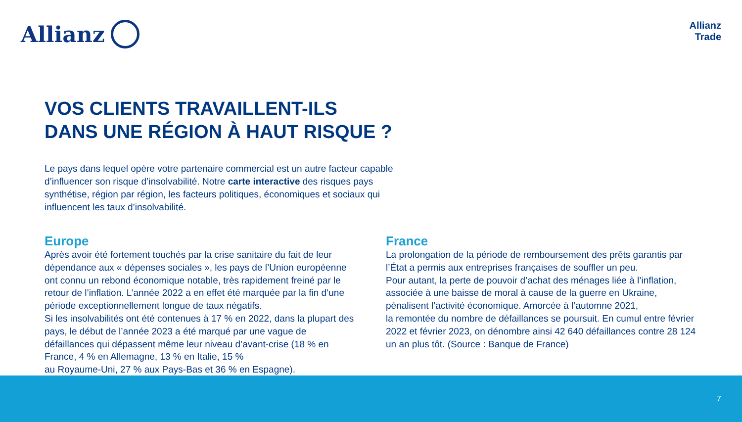Allianz
Allianz
Trade
VOS CLIENTS TRAVAILLENT-ILS
DANS UNE RÉGION À HAUT RISQUE ?
Le pays dans lequel opère votre partenaire commercial est un autre facteur capable d’influencer son risque d’insolvabilité. Notre carte interactive des risques pays synthétise, région par région, les facteurs politiques, économiques et sociaux qui influencent les taux d’insolvabilité.
Europe
Après avoir été fortement touchés par la crise sanitaire du fait de leur dépendance aux « dépenses sociales », les pays de l’Union européenne ont connu un rebond économique notable, très rapidement freiné par le retour de l’inflation. L’année 2022 a en effet été marquée par la fin d’une période exceptionnellement longue de taux négatifs.
Si les insolvabilités ont été contenues à 17 % en 2022, dans la plupart des pays, le début de l’année 2023 a été marqué par une vague de défaillances qui dépassent même leur niveau d’avant-crise (18 % en France, 4 % en Allemagne, 13 % en Italie, 15 %
au Royaume-Uni, 27 % aux Pays-Bas et 36 % en Espagne).
France
La prolongation de la période de remboursement des prêts garantis par l’État a permis aux entreprises françaises de souffler un peu.
Pour autant, la perte de pouvoir d’achat des ménages liée à l’inflation, associée à une baisse de moral à cause de la guerre en Ukraine, pénalisent l’activité économique. Amorcée à l’automne 2021,
la remontée du nombre de défaillances se poursuit. En cumul entre février 2022 et février 2023, on dénombre ainsi 42 640 défaillances contre 28 124 un an plus tôt. (Source : Banque de France)
7